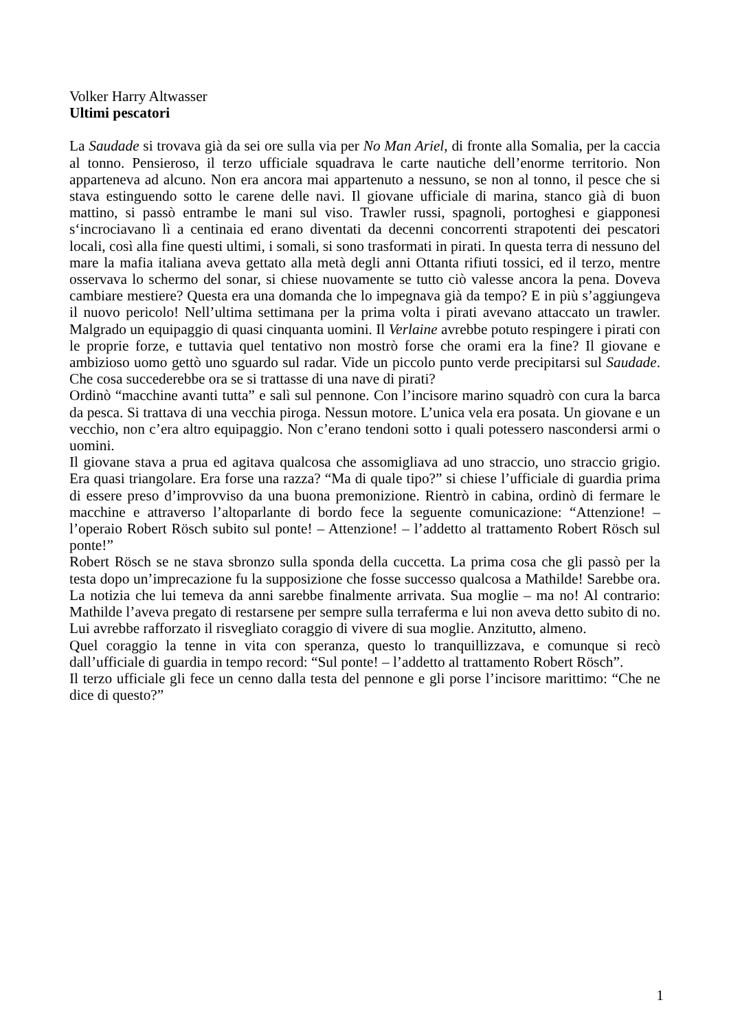Volker Harry Altwasser
Ultimi pescatori
La Saudade si trovava già da sei ore sulla via per No Man Ariel, di fronte alla Somalia, per la caccia al tonno. Pensieroso, il terzo ufficiale squadrava le carte nautiche dell’enorme territorio. Non apparteneva ad alcuno. Non era ancora mai appartenuto a nessuno, se non al tonno, il pesce che si stava estinguendo sotto le carene delle navi. Il giovane ufficiale di marina, stanco già di buon mattino, si passò entrambe le mani sul viso. Trawler russi, spagnoli, portoghesi e giapponesi s‘incrociavano lì a centinaia ed erano diventati da decenni concorrenti strapotenti dei pescatori locali, così alla fine questi ultimi, i somali, si sono trasformati in pirati. In questa terra di nessuno del mare la mafia italiana aveva gettato alla metà degli anni Ottanta rifiuti tossici, ed il terzo, mentre osservava lo schermo del sonar, si chiese nuovamente se tutto ciò valesse ancora la pena. Doveva cambiare mestiere? Questa era una domanda che lo impegnava già da tempo? E in più s’aggiungeva il nuovo pericolo! Nell’ultima settimana per la prima volta i pirati avevano attaccato un trawler. Malgrado un equipaggio di quasi cinquanta uomini. Il Verlaine avrebbe potuto respingere i pirati con le proprie forze, e tuttavia quel tentativo non mostrò forse che orami era la fine? Il giovane e ambizioso uomo gettò uno sguardo sul radar. Vide un piccolo punto verde precipitarsi sul Saudade. Che cosa succederebbe ora se si trattasse di una nave di pirati?
Ordinò “macchine avanti tutta” e salì sul pennone. Con l’incisore marino squadrò con cura la barca da pesca. Si trattava di una vecchia piroga. Nessun motore. L’unica vela era posata. Un giovane e un vecchio, non c’era altro equipaggio. Non c’erano tendoni sotto i quali potessero nascondersi armi o uomini.
Il giovane stava a prua ed agitava qualcosa che assomigliava ad uno straccio, uno straccio grigio. Era quasi triangolare. Era forse una razza? “Ma di quale tipo?” si chiese l’ufficiale di guardia prima di essere preso d’improvviso da una buona premonizione. Rientrò in cabina, ordinò di fermare le macchine e attraverso l’altoparlante di bordo fece la seguente comunicazione: “Attenzione! – l’operaio Robert Rösch subito sul ponte! – Attenzione! – l’addetto al trattamento Robert Rösch sul ponte!”
Robert Rösch se ne stava sbronzo sulla sponda della cuccetta. La prima cosa che gli passò per la testa dopo un’imprecazione fu la supposizione che fosse successo qualcosa a Mathilde! Sarebbe ora. La notizia che lui temeva da anni sarebbe finalmente arrivata. Sua moglie – ma no! Al contrario: Mathilde l’aveva pregato di restarsene per sempre sulla terraferma e lui non aveva detto subito di no. Lui avrebbe rafforzato il risvegliato coraggio di vivere di sua moglie. Anzitutto, almeno.
Quel coraggio la tenne in vita con speranza, questo lo tranquillizzava, e comunque si recò dall’ufficiale di guardia in tempo record: “Sul ponte! – l’addetto al trattamento Robert Rösch”.
Il terzo ufficiale gli fece un cenno dalla testa del pennone e gli porse l’incisore marittimo: “Che ne dice di questo?”
1